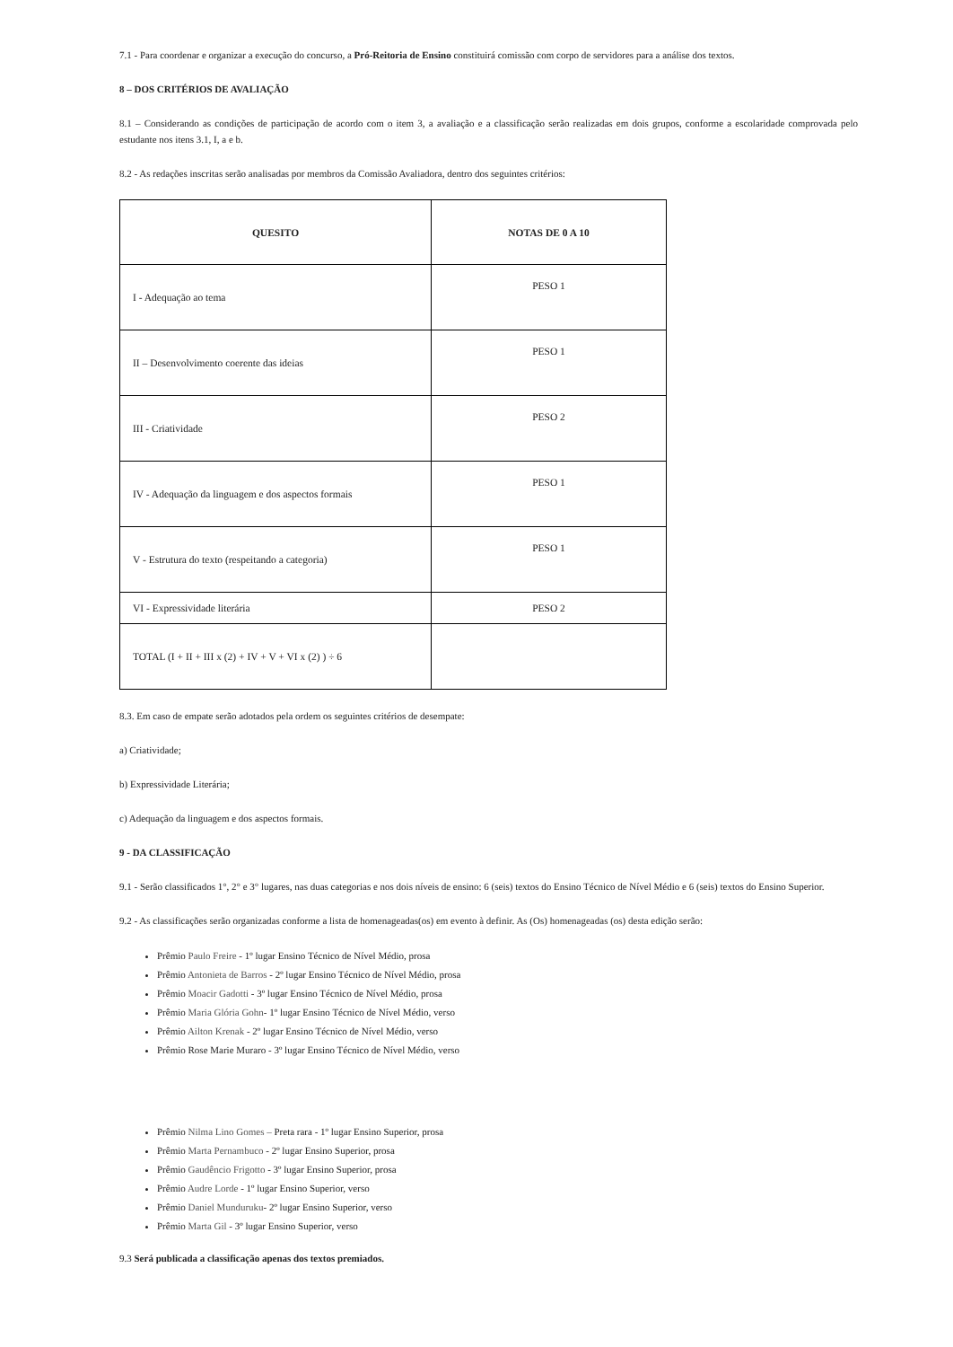7.1 - Para coordenar e organizar a execução do concurso, a Pró-Reitoria de Ensino constituirá comissão com corpo de servidores para a análise dos textos.
8 – DOS CRITÉRIOS DE AVALIAÇÃO
8.1 – Considerando as condições de participação de acordo com o item 3, a avaliação e a classificação serão realizadas em dois grupos, conforme a escolaridade comprovada pelo estudante nos itens 3.1, I, a e b.
8.2 - As redações inscritas serão analisadas por membros da Comissão Avaliadora, dentro dos seguintes critérios:
| QUESITO | NOTAS DE 0 A 10 |
| I - Adequação ao tema | PESO 1 |
| II – Desenvolvimento coerente das ideias | PESO 1 |
| III - Criatividade | PESO 2 |
| IV - Adequação da linguagem e dos aspectos formais | PESO 1 |
| V - Estrutura do texto (respeitando a categoria) | PESO 1 |
| VI - Expressividade literária | PESO 2 |
| TOTAL (I + II + III x (2) + IV + V + VI x (2) ) ÷ 6 | |
8.3. Em caso de empate serão adotados pela ordem os seguintes critérios de desempate:
a) Criatividade;
b) Expressividade Literária;
c) Adequação da linguagem e dos aspectos formais.
9 - DA CLASSIFICAÇÃO
9.1 - Serão classificados 1°, 2° e 3° lugares, nas duas categorias e nos dois níveis de ensino: 6 (seis) textos do Ensino Técnico de Nível Médio e 6 (seis) textos do Ensino Superior.
9.2 - As classificações serão organizadas conforme a lista de homenageadas(os) em evento à definir. As (Os) homenageadas (os) desta edição serão:
Prêmio Paulo Freire - 1º lugar Ensino Técnico de Nível Médio, prosa
Prêmio Antonieta de Barros - 2º lugar Ensino Técnico de Nível Médio, prosa
Prêmio Moacir Gadotti - 3º lugar Ensino Técnico de Nível Médio, prosa
Prêmio Maria Glória Gohn- 1º lugar Ensino Técnico de Nível Médio, verso
Prêmio Ailton Krenak - 2º lugar Ensino Técnico de Nível Médio, verso
Prêmio Rose Marie Muraro - 3º lugar Ensino Técnico de Nível Médio, verso
Prêmio Nilma Lino Gomes – Preta rara - 1º lugar Ensino Superior, prosa
Prêmio Marta Pernambuco - 2º lugar Ensino Superior, prosa
Prêmio Gaudêncio Frigotto - 3º lugar Ensino Superior, prosa
Prêmio Audre Lorde - 1º lugar Ensino Superior, verso
Prêmio Daniel Munduruku- 2º lugar Ensino Superior, verso
Prêmio Marta Gil - 3º lugar Ensino Superior, verso
9.3 Será publicada a classificação apenas dos textos premiados.